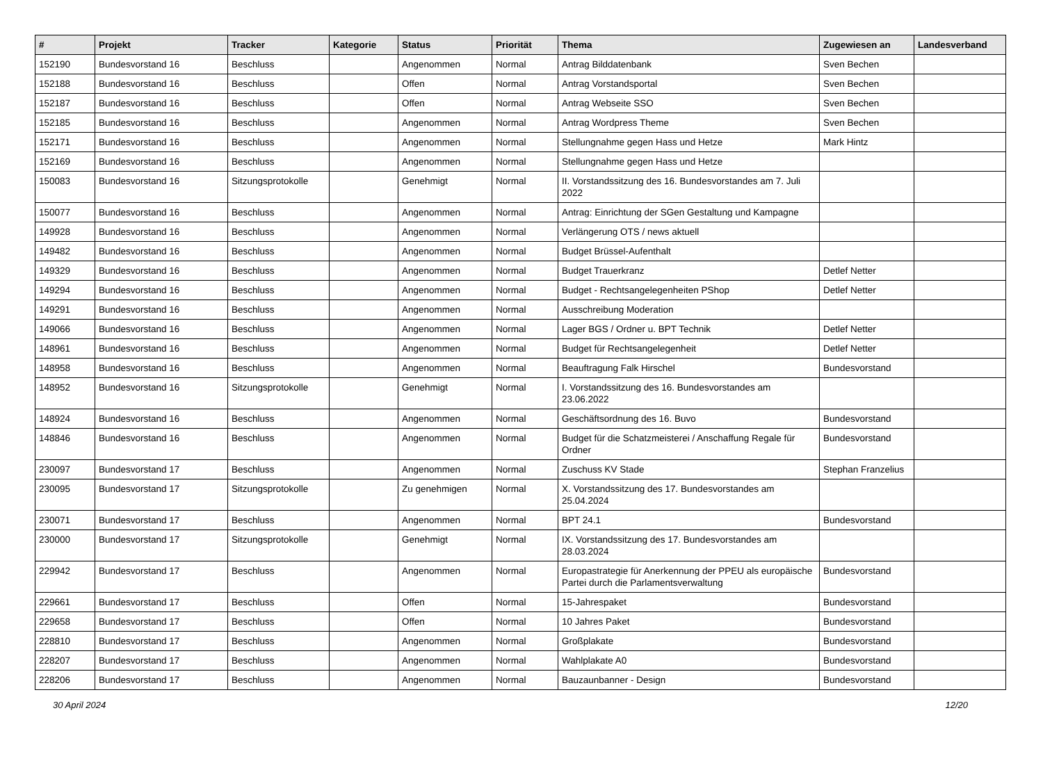| # | Projekt | Tracker | Kategorie | Status | Priorität | Thema | Zugewiesen an | Landesverband |
| --- | --- | --- | --- | --- | --- | --- | --- | --- |
| 152190 | Bundesvorstand 16 | Beschluss | | Angenommen | Normal | Antrag Bilddatenbank | Sven Bechen | |
| 152188 | Bundesvorstand 16 | Beschluss | | Offen | Normal | Antrag Vorstandsportal | Sven Bechen | |
| 152187 | Bundesvorstand 16 | Beschluss | | Offen | Normal | Antrag Webseite SSO | Sven Bechen | |
| 152185 | Bundesvorstand 16 | Beschluss | | Angenommen | Normal | Antrag Wordpress Theme | Sven Bechen | |
| 152171 | Bundesvorstand 16 | Beschluss | | Angenommen | Normal | Stellungnahme gegen Hass und Hetze | Mark Hintz | |
| 152169 | Bundesvorstand 16 | Beschluss | | Angenommen | Normal | Stellungnahme gegen Hass und Hetze | | |
| 150083 | Bundesvorstand 16 | Sitzungsprotokolle | | Genehmigt | Normal | II. Vorstandssitzung des 16. Bundesvorstandes am 7. Juli 2022 | | |
| 150077 | Bundesvorstand 16 | Beschluss | | Angenommen | Normal | Antrag: Einrichtung der SGen Gestaltung und Kampagne | | |
| 149928 | Bundesvorstand 16 | Beschluss | | Angenommen | Normal | Verlängerung OTS / news aktuell | | |
| 149482 | Bundesvorstand 16 | Beschluss | | Angenommen | Normal | Budget Brüssel-Aufenthalt | | |
| 149329 | Bundesvorstand 16 | Beschluss | | Angenommen | Normal | Budget Trauerkranz | Detlef Netter | |
| 149294 | Bundesvorstand 16 | Beschluss | | Angenommen | Normal | Budget - Rechtsangelegenheiten PShop | Detlef Netter | |
| 149291 | Bundesvorstand 16 | Beschluss | | Angenommen | Normal | Ausschreibung Moderation | | |
| 149066 | Bundesvorstand 16 | Beschluss | | Angenommen | Normal | Lager BGS / Ordner u. BPT Technik | Detlef Netter | |
| 148961 | Bundesvorstand 16 | Beschluss | | Angenommen | Normal | Budget für Rechtsangelegenheit | Detlef Netter | |
| 148958 | Bundesvorstand 16 | Beschluss | | Angenommen | Normal | Beauftragung Falk Hirschel | Bundesvorstand | |
| 148952 | Bundesvorstand 16 | Sitzungsprotokolle | | Genehmigt | Normal | I. Vorstandssitzung des 16. Bundesvorstandes am 23.06.2022 | | |
| 148924 | Bundesvorstand 16 | Beschluss | | Angenommen | Normal | Geschäftsordnung des 16. Buvo | Bundesvorstand | |
| 148846 | Bundesvorstand 16 | Beschluss | | Angenommen | Normal | Budget für die Schatzmeisterei / Anschaffung Regale für Ordner | Bundesvorstand | |
| 230097 | Bundesvorstand 17 | Beschluss | | Angenommen | Normal | Zuschuss KV Stade | Stephan Franzelius | |
| 230095 | Bundesvorstand 17 | Sitzungsprotokolle | | Zu genehmigen | Normal | X. Vorstandssitzung des 17. Bundesvorstandes am 25.04.2024 | | |
| 230071 | Bundesvorstand 17 | Beschluss | | Angenommen | Normal | BPT 24.1 | Bundesvorstand | |
| 230000 | Bundesvorstand 17 | Sitzungsprotokolle | | Genehmigt | Normal | IX. Vorstandssitzung des 17. Bundesvorstandes am 28.03.2024 | | |
| 229942 | Bundesvorstand 17 | Beschluss | | Angenommen | Normal | Europastrategie für Anerkennung der PPEU als europäische Partei durch die Parlamentsverwaltung | Bundesvorstand | |
| 229661 | Bundesvorstand 17 | Beschluss | | Offen | Normal | 15-Jahrespaket | Bundesvorstand | |
| 229658 | Bundesvorstand 17 | Beschluss | | Offen | Normal | 10 Jahres Paket | Bundesvorstand | |
| 228810 | Bundesvorstand 17 | Beschluss | | Angenommen | Normal | Großplakate | Bundesvorstand | |
| 228207 | Bundesvorstand 17 | Beschluss | | Angenommen | Normal | Wahlplakate A0 | Bundesvorstand | |
| 228206 | Bundesvorstand 17 | Beschluss | | Angenommen | Normal | Bauzaunbanner - Design | Bundesvorstand | |
30 April 2024 12/20